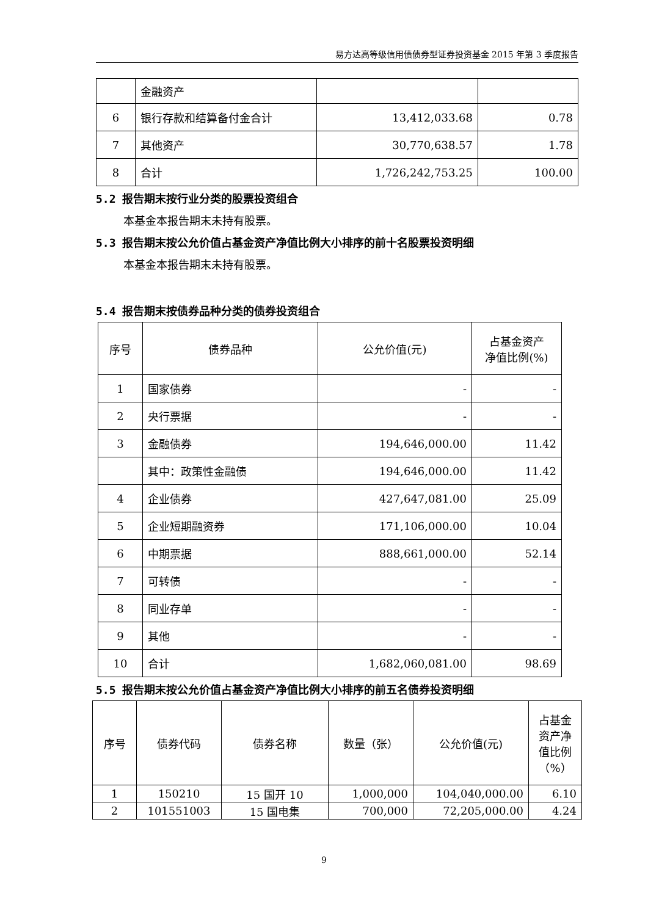易方达高等级信用债债券型证券投资基金 2015 年第 3 季度报告
| | 金融资产 | | |
| 6 | 银行存款和结算备付金合计 | 13,412,033.68 | 0.78 |
| 7 | 其他资产 | 30,770,638.57 | 1.78 |
| 8 | 合计 | 1,726,242,753.25 | 100.00 |
5.2 报告期末按行业分类的股票投资组合
本基金本报告期末未持有股票。
5.3 报告期末按公允价值占基金资产净值比例大小排序的前十名股票投资明细
本基金本报告期末未持有股票。
5.4 报告期末按债券品种分类的债券投资组合
| 序号 | 债券品种 | 公允价值(元) | 占基金资产 净值比例(%) |
| --- | --- | --- | --- |
| 1 | 国家债券 | - | - |
| 2 | 央行票据 | - | - |
| 3 | 金融债券 | 194,646,000.00 | 11.42 |
| | 其中：政策性金融债 | 194,646,000.00 | 11.42 |
| 4 | 企业债券 | 427,647,081.00 | 25.09 |
| 5 | 企业短期融资券 | 171,106,000.00 | 10.04 |
| 6 | 中期票据 | 888,661,000.00 | 52.14 |
| 7 | 可转债 | - | - |
| 8 | 同业存单 | - | - |
| 9 | 其他 | - | - |
| 10 | 合计 | 1,682,060,081.00 | 98.69 |
5.5 报告期末按公允价值占基金资产净值比例大小排序的前五名债券投资明细
| 序号 | 债券代码 | 债券名称 | 数量（张） | 公允价值(元) | 占基金 资产净 值比例 （%） |
| --- | --- | --- | --- | --- | --- |
| 1 | 150210 | 15 国开 10 | 1,000,000 | 104,040,000.00 | 6.10 |
| 2 | 101551003 | 15 国电集 | 700,000 | 72,205,000.00 | 4.24 |
9